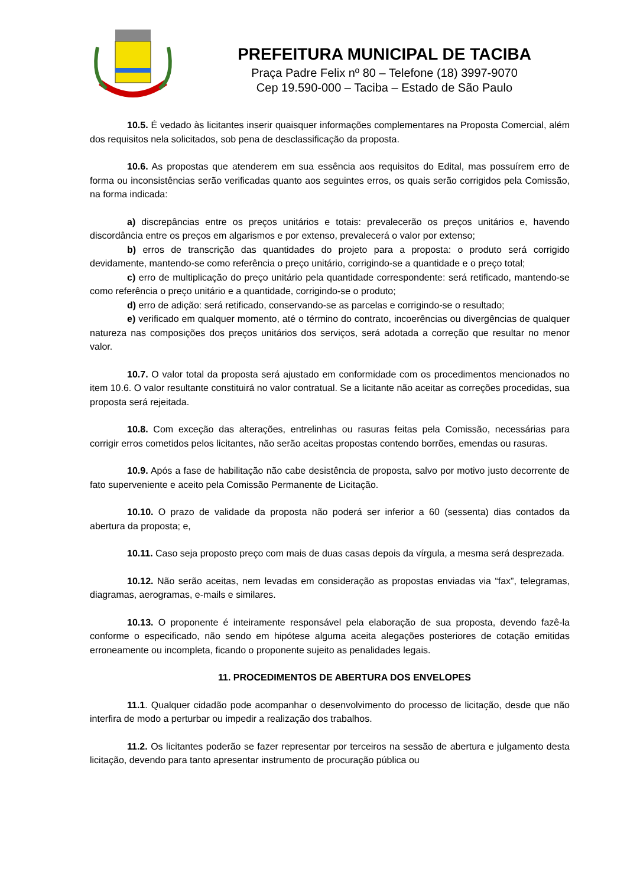PREFEITURA MUNICIPAL DE TACIBA
Praça Padre Felix nº 80 – Telefone (18) 3997-9070
Cep 19.590-000 – Taciba – Estado de São Paulo
10.5. É vedado às licitantes inserir quaisquer informações complementares na Proposta Comercial, além dos requisitos nela solicitados, sob pena de desclassificação da proposta.
10.6. As propostas que atenderem em sua essência aos requisitos do Edital, mas possuírem erro de forma ou inconsistências serão verificadas quanto aos seguintes erros, os quais serão corrigidos pela Comissão, na forma indicada:
a) discrepâncias entre os preços unitários e totais: prevalecerão os preços unitários e, havendo discordância entre os preços em algarismos e por extenso, prevalecerá o valor por extenso;
b) erros de transcrição das quantidades do projeto para a proposta: o produto será corrigido devidamente, mantendo-se como referência o preço unitário, corrigindo-se a quantidade e o preço total;
c) erro de multiplicação do preço unitário pela quantidade correspondente: será retificado, mantendo-se como referência o preço unitário e a quantidade, corrigindo-se o produto;
d) erro de adição: será retificado, conservando-se as parcelas e corrigindo-se o resultado;
e) verificado em qualquer momento, até o término do contrato, incoerências ou divergências de qualquer natureza nas composições dos preços unitários dos serviços, será adotada a correção que resultar no menor valor.
10.7. O valor total da proposta será ajustado em conformidade com os procedimentos mencionados no item 10.6. O valor resultante constituirá no valor contratual. Se a licitante não aceitar as correções procedidas, sua proposta será rejeitada.
10.8. Com exceção das alterações, entrelinhas ou rasuras feitas pela Comissão, necessárias para corrigir erros cometidos pelos licitantes, não serão aceitas propostas contendo borrões, emendas ou rasuras.
10.9. Após a fase de habilitação não cabe desistência de proposta, salvo por motivo justo decorrente de fato superveniente e aceito pela Comissão Permanente de Licitação.
10.10. O prazo de validade da proposta não poderá ser inferior a 60 (sessenta) dias contados da abertura da proposta; e,
10.11. Caso seja proposto preço com mais de duas casas depois da vírgula, a mesma será desprezada.
10.12. Não serão aceitas, nem levadas em consideração as propostas enviadas via “fax”, telegramas, diagramas, aerogramas, e-mails e similares.
10.13. O proponente é inteiramente responsável pela elaboração de sua proposta, devendo fazê-la conforme o especificado, não sendo em hipótese alguma aceita alegações posteriores de cotação emitidas erroneamente ou incompleta, ficando o proponente sujeito as penalidades legais.
11. PROCEDIMENTOS DE ABERTURA DOS ENVELOPES
11.1. Qualquer cidadão pode acompanhar o desenvolvimento do processo de licitação, desde que não interfira de modo a perturbar ou impedir a realização dos trabalhos.
11.2. Os licitantes poderão se fazer representar por terceiros na sessão de abertura e julgamento desta licitação, devendo para tanto apresentar instrumento de procuração pública ou